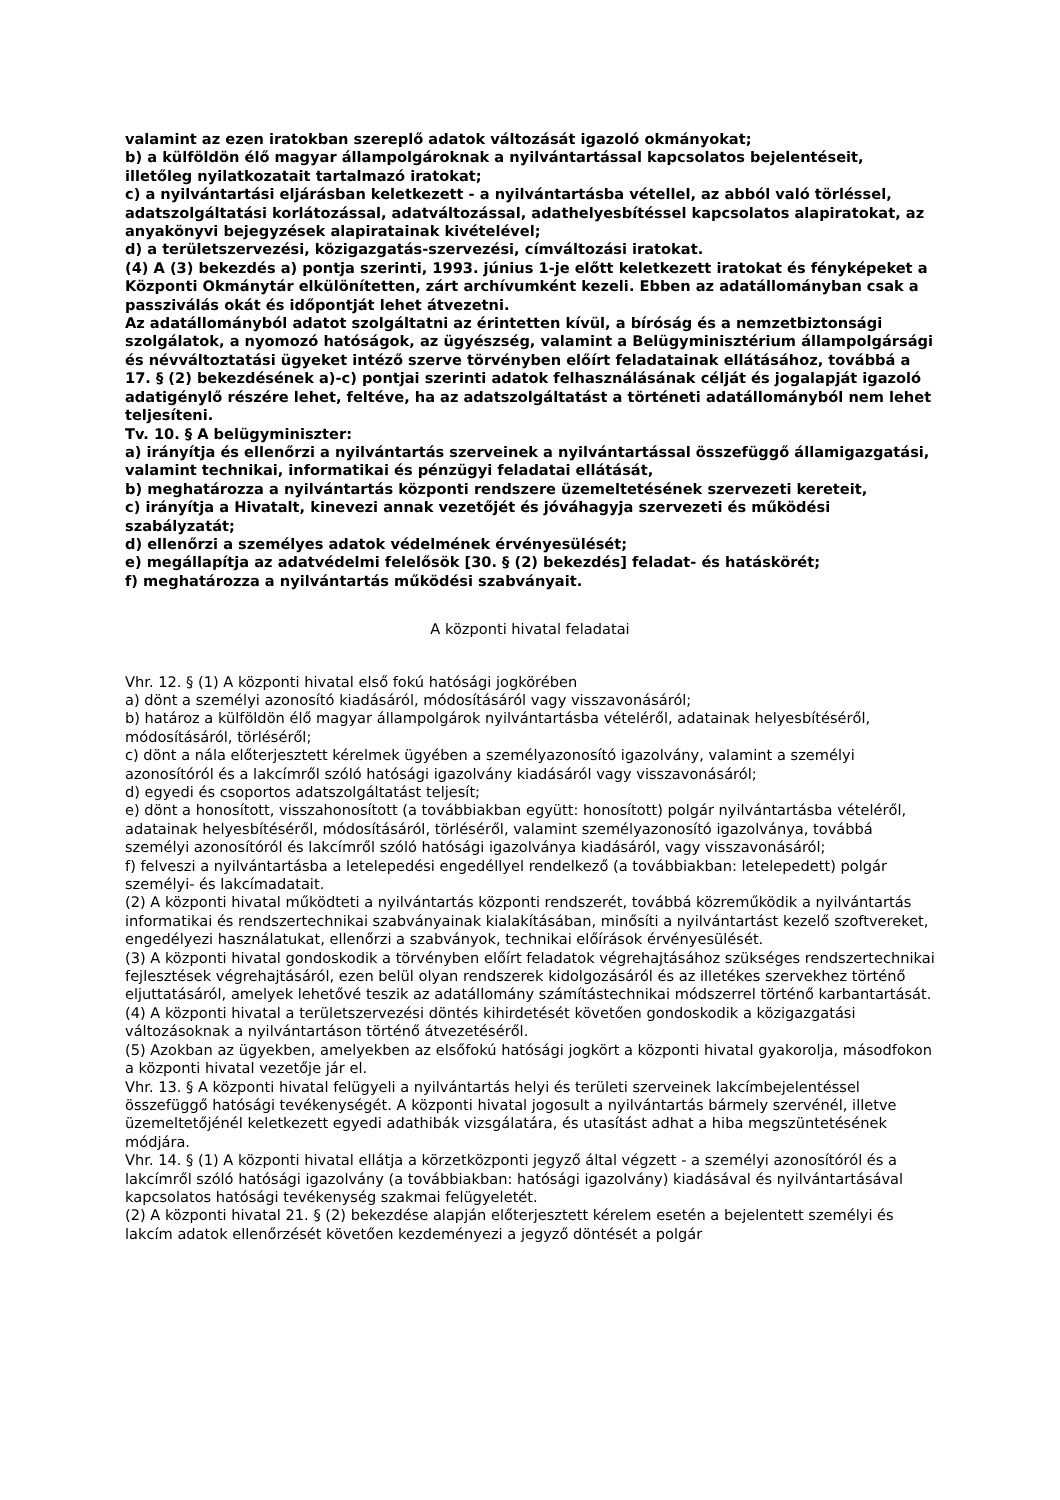valamint az ezen iratokban szereplő adatok változását igazoló okmányokat;
b) a külföldön élő magyar állampolgároknak a nyilvántartással kapcsolatos bejelentéseit, illetőleg nyilatkozatait tartalmazó iratokat;
c) a nyilvántartási eljárásban keletkezett - a nyilvántartásba vétellel, az abból való törléssel, adatszolgáltatási korlátozással, adatváltozással, adathelyesbítéssel kapcsolatos alapiratokat, az anyakönyvi bejegyzések alapiratainak kivételével;
d) a területszervezési, közigazgatás-szervezési, címváltozási iratokat.
(4) A (3) bekezdés a) pontja szerinti, 1993. június 1-je előtt keletkezett iratokat és fényképeket a Központi Okmánytár elkülönítetten, zárt archívumként kezeli. Ebben az adatállományban csak a passziválás okát és időpontját lehet átvezetni.
Az adatállományból adatot szolgáltatni az érintetten kívül, a bíróság és a nemzetbiztonsági szolgálatok, a nyomozó hatóságok, az ügyészség, valamint a Belügyminisztérium állampolgársági és névváltoztatási ügyeket intéző szerve törvényben előírt feladatainak ellátásához, továbbá a 17. § (2) bekezdésének a)-c) pontjai szerinti adatok felhasználásának célját és jogalapját igazoló adatigénylő részére lehet, feltéve, ha az adatszolgáltatást a történeti adatállományból nem lehet teljesíteni.
Tv. 10. § A belügyminiszter:
a) irányítja és ellenőrzi a nyilvántartás szerveinek a nyilvántartással összefüggő államigazgatási, valamint technikai, informatikai és pénzügyi feladatai ellátását,
b) meghatározza a nyilvántartás központi rendszere üzemeltetésének szervezeti kereteit,
c) irányítja a Hivatalt, kinevezi annak vezetőjét és jóváhagyja szervezeti és működési szabályzatát;
d) ellenőrzi a személyes adatok védelmének érvényesülését;
e) megállapítja az adatvédelmi felelősök [30. § (2) bekezdés] feladat- és hatáskörét;
f) meghatározza a nyilvántartás működési szabványait.
A központi hivatal feladatai
Vhr. 12. § (1) A központi hivatal első fokú hatósági jogkörében
a) dönt a személyi azonosító kiadásáról, módosításáról vagy visszavonásáról;
b) határoz a külföldön élő magyar állampolgárok nyilvántartásba vételéről, adatainak helyesbítéséről, módosításáról, törléséről;
c) dönt a nála előterjesztett kérelmek ügyében a személyazonosító igazolvány, valamint a személyi azonosítóról és a lakcímről szóló hatósági igazolvány kiadásáról vagy visszavonásáról;
d) egyedi és csoportos adatszolgáltatást teljesít;
e) dönt a honosított, visszahonosított (a továbbiakban együtt: honosított) polgár nyilvántartásba vételéről, adatainak helyesbítéséről, módosításáról, törléséről, valamint személyazonosító igazolványa, továbbá személyi azonosítóról és lakcímről szóló hatósági igazolványa kiadásáról, vagy visszavonásáról;
f) felveszi a nyilvántartásba a letelepedési engedéllyel rendelkező (a továbbiakban: letelepedett) polgár személyi- és lakcímadatait.
(2) A központi hivatal működteti a nyilvántartás központi rendszerét, továbbá közreműködik a nyilvántartás informatikai és rendszertechnikai szabványainak kialakításában, minősíti a nyilvántartást kezelő szoftvereket, engedélyezi használatukat, ellenőrzi a szabványok, technikai előírások érvényesülését.
(3) A központi hivatal gondoskodik a törvényben előírt feladatok végrehajtásához szükséges rendszertechnikai fejlesztések végrehajtásáról, ezen belül olyan rendszerek kidolgozásáról és az illetékes szervekhez történő eljuttatásáról, amelyek lehetővé teszik az adatállomány számítástechnikai módszerrel történő karbantartását.
(4) A központi hivatal a területszervezési döntés kihirdetését követően gondoskodik a közigazgatási változásoknak a nyilvántartáson történő átvezetéséről.
(5) Azokban az ügyekben, amelyekben az elsőfokú hatósági jogkört a központi hivatal gyakorolja, másodfokon a központi hivatal vezetője jár el.
Vhr. 13. § A központi hivatal felügyeli a nyilvántartás helyi és területi szerveinek lakcímbejelentéssel összefüggő hatósági tevékenységét. A központi hivatal jogosult a nyilvántartás bármely szervénél, illetve üzemeltetőjénél keletkezett egyedi adathibák vizsgálatára, és utasítást adhat a hiba megszüntetésének módjára.
Vhr. 14. § (1) A központi hivatal ellátja a körzetközponti jegyző által végzett - a személyi azonosítóról és a lakcímről szóló hatósági igazolvány (a továbbiakban: hatósági igazolvány) kiadásával és nyilvántartásával kapcsolatos hatósági tevékenység szakmai felügyeletét.
(2) A központi hivatal 21. § (2) bekezdése alapján előterjesztett kérelem esetén a bejelentett személyi és lakcím adatok ellenőrzését követően kezdeményezi a jegyző döntését a polgár